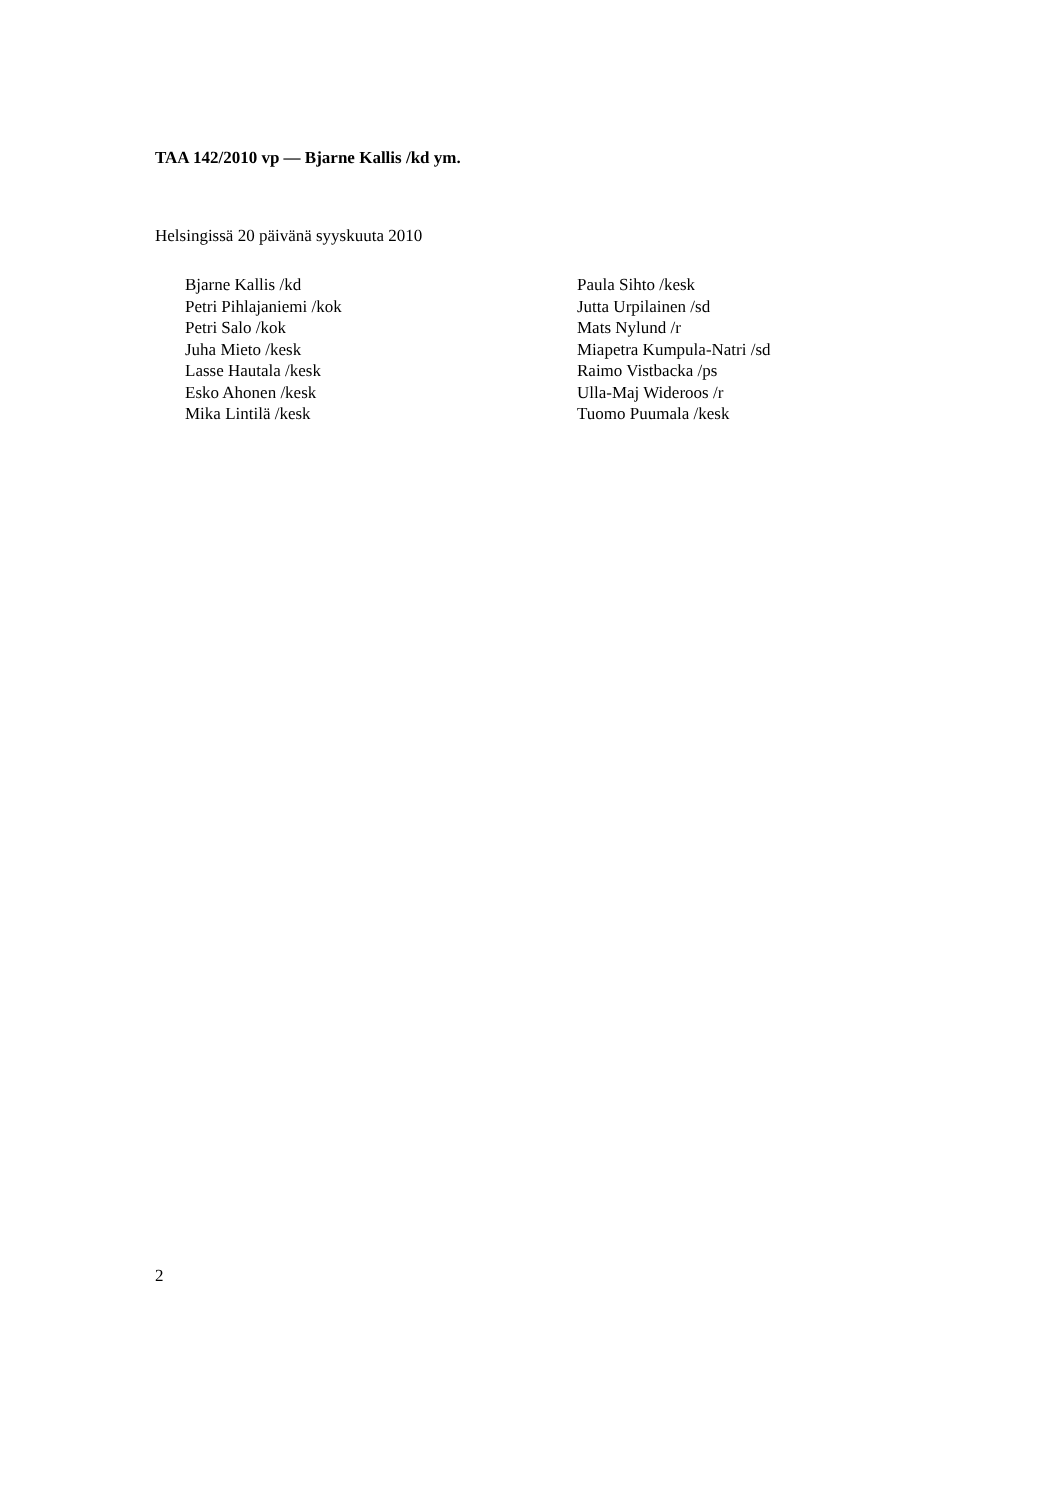TAA 142/2010 vp — Bjarne Kallis /kd ym.
Helsingissä 20 päivänä syyskuuta 2010
Bjarne Kallis /kd
Petri Pihlajaniemi /kok
Petri Salo /kok
Juha Mieto /kesk
Lasse Hautala /kesk
Esko Ahonen /kesk
Mika Lintilä /kesk
Paula Sihto /kesk
Jutta Urpilainen /sd
Mats Nylund /r
Miapetra Kumpula-Natri /sd
Raimo Vistbacka /ps
Ulla-Maj Wideroos /r
Tuomo Puumala /kesk
2